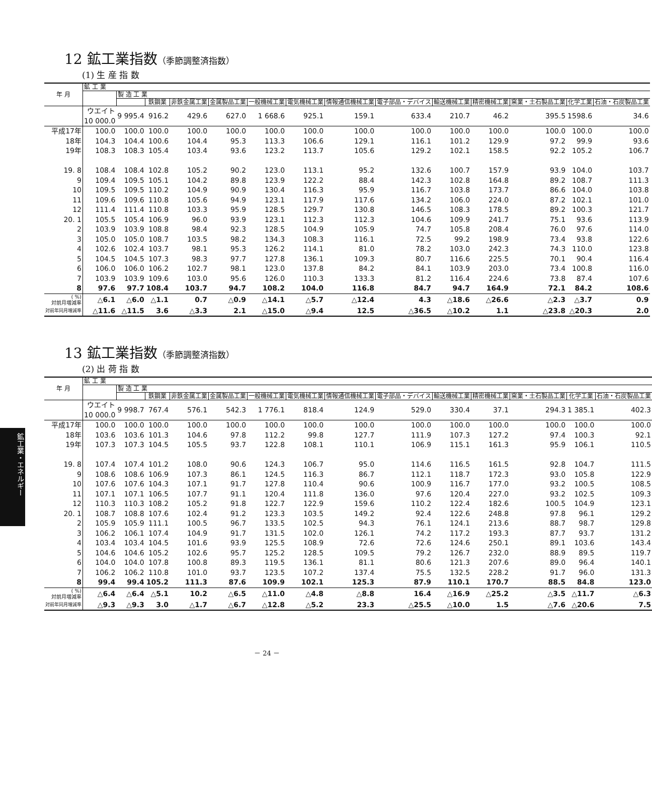鉱工業・エネルギー
12 鉱工業指数（季節調整済指数）
(1) 生 産 指 数
| 年 月 | 鉱 工 業 | | | | | | | | | | | | | |
| --- | --- | --- | --- | --- | --- | --- | --- | --- | --- | --- | --- | --- | --- | --- |
| | | 製 造 工 業 | | | | | | | | | | | | |
| | | | 鉄鋼業 | 非鉄金属工業 | 金属製品工業 | 一般機械工業 | 電気機械工業 | 情報通信機械工業 | 電子部品・デバイス | 輸送機械工業 | 精密機械工業 | 窯業・土石製品工業 | 化学工業 | 石油・石炭製品工業 |
| | ウエイト 10 000.0 | 9 995.4 | 916.2 | 429.6 | 627.0 | 1 668.6 | 925.1 | 159.1 | 633.4 | 210.7 | 46.2 | 395.5 | 1598.6 | 34.6 |
| 平成17年 | 100.0 | 100.0 | 100.0 | 100.0 | 100.0 | 100.0 | 100.0 | 100.0 | 100.0 | 100.0 | 100.0 | 100.0 | 100.0 | 100.0 |
| 18年 | 104.3 | 104.4 | 100.6 | 104.4 | 95.3 | 113.3 | 106.6 | 129.1 | 116.1 | 101.2 | 129.9 | 97.2 | 99.9 | 93.6 |
| 19年 | 108.3 | 108.3 | 105.4 | 103.4 | 93.6 | 123.2 | 113.7 | 105.6 | 129.2 | 102.1 | 158.5 | 92.2 | 105.2 | 106.7 |
| 19. 8 | 108.4 | 108.4 | 102.8 | 105.2 | 90.2 | 123.0 | 113.1 | 95.2 | 132.6 | 100.7 | 157.9 | 93.9 | 104.0 | 103.7 |
| 9 | 109.4 | 109.5 | 105.1 | 104.2 | 89.8 | 123.9 | 122.2 | 88.4 | 142.3 | 102.8 | 164.8 | 89.2 | 108.7 | 111.3 |
| 10 | 109.5 | 109.5 | 110.2 | 104.9 | 90.9 | 130.4 | 116.3 | 95.9 | 116.7 | 103.8 | 173.7 | 86.6 | 104.0 | 103.8 |
| 11 | 109.6 | 109.6 | 110.8 | 105.6 | 94.9 | 123.1 | 117.9 | 117.6 | 134.2 | 106.0 | 224.0 | 87.2 | 102.1 | 101.0 |
| 12 | 111.4 | 111.4 | 110.8 | 103.3 | 95.9 | 128.5 | 129.7 | 130.8 | 146.5 | 108.3 | 178.5 | 89.2 | 100.3 | 121.7 |
| 20. 1 | 105.5 | 105.4 | 106.9 | 96.0 | 93.9 | 123.1 | 112.3 | 112.3 | 104.6 | 109.9 | 241.7 | 75.1 | 93.6 | 113.9 |
| 2 | 103.9 | 103.9 | 108.8 | 98.4 | 92.3 | 128.5 | 104.9 | 105.9 | 74.7 | 105.8 | 208.4 | 76.0 | 97.6 | 114.0 |
| 3 | 105.0 | 105.0 | 108.7 | 103.5 | 98.2 | 134.3 | 108.3 | 116.1 | 72.5 | 99.2 | 198.9 | 73.4 | 93.8 | 122.6 |
| 4 | 102.6 | 102.4 | 103.7 | 98.1 | 95.3 | 126.2 | 114.1 | 81.0 | 78.2 | 103.0 | 242.3 | 74.3 | 110.0 | 123.8 |
| 5 | 104.5 | 104.5 | 107.3 | 98.3 | 97.7 | 127.8 | 136.1 | 109.3 | 80.7 | 116.6 | 225.5 | 70.1 | 90.4 | 116.4 |
| 6 | 106.0 | 106.0 | 106.2 | 102.7 | 98.1 | 123.0 | 137.8 | 84.2 | 84.1 | 103.9 | 203.0 | 73.4 | 100.8 | 116.0 |
| 7 | 103.9 | 103.9 | 109.6 | 103.0 | 95.6 | 126.0 | 110.3 | 133.3 | 81.2 | 116.4 | 224.6 | 73.8 | 87.4 | 107.6 |
| 8 | 97.6 | 97.7 | 108.4 | 103.7 | 94.7 | 108.2 | 104.0 | 116.8 | 84.7 | 94.7 | 164.9 | 72.1 | 84.2 | 108.6 |
| ( %) 対前月増減率 | △6.1 | △6.0 | △1.1 | 0.7 | △0.9 | △14.1 | △5.7 | △12.4 | 4.3 | △18.6 | △26.6 | △2.3 | △3.7 | 0.9 |
| 対前年同月増減率 | △11.6 | △11.5 | 3.6 | △3.3 | 2.1 | △15.0 | △9.4 | 12.5 | △36.5 | △10.2 | 1.1 | △23.8 | △20.3 | 2.0 |
13 鉱工業指数（季節調整済指数）
(2) 出 荷 指 数
| 年 月 | 鉱 工 業 | | | | | | | | | | | | | |
| --- | --- | --- | --- | --- | --- | --- | --- | --- | --- | --- | --- | --- | --- | --- |
| | | 製 造 工 業 | | | | | | | | | | | | |
| | | | 鉄鋼業 | 非鉄金属工業 | 金属製品工業 | 一般機械工業 | 電気機械工業 | 情報通信機械工業 | 電子部品・デバイス | 輸送機械工業 | 精密機械工業 | 窯業・土石製品工業 | 化学工業 | 石油・石炭製品工業 |
| | ウエイト 10 000.0 | 9 998.7 | 767.4 | 576.1 | 542.3 | 1 776.1 | 818.4 | 124.9 | 529.0 | 330.4 | 37.1 | 294.3 | 1 385.1 | 402.3 |
| 平成17年 | 100.0 | 100.0 | 100.0 | 100.0 | 100.0 | 100.0 | 100.0 | 100.0 | 100.0 | 100.0 | 100.0 | 100.0 | 100.0 | 100.0 |
| 18年 | 103.6 | 103.6 | 101.3 | 104.6 | 97.8 | 112.2 | 99.8 | 127.7 | 111.9 | 107.3 | 127.2 | 97.4 | 100.3 | 92.1 |
| 19年 | 107.3 | 107.3 | 104.5 | 105.5 | 93.7 | 122.8 | 108.1 | 110.1 | 106.9 | 115.1 | 161.3 | 95.9 | 106.1 | 110.5 |
| 19. 8 | 107.4 | 107.4 | 101.2 | 108.0 | 90.6 | 124.3 | 106.7 | 95.0 | 114.6 | 116.5 | 161.5 | 92.8 | 104.7 | 111.5 |
| 9 | 108.6 | 108.6 | 106.9 | 107.3 | 86.1 | 124.5 | 116.3 | 86.7 | 112.1 | 118.7 | 172.3 | 93.0 | 105.8 | 122.9 |
| 10 | 107.6 | 107.6 | 104.3 | 107.1 | 91.7 | 127.8 | 110.4 | 90.6 | 100.9 | 116.7 | 177.0 | 93.2 | 100.5 | 108.5 |
| 11 | 107.1 | 107.1 | 106.5 | 107.7 | 91.1 | 120.4 | 111.8 | 136.0 | 97.6 | 120.4 | 227.0 | 93.2 | 102.5 | 109.3 |
| 12 | 110.3 | 110.3 | 108.2 | 105.2 | 91.8 | 122.7 | 122.9 | 159.6 | 110.2 | 122.4 | 182.6 | 100.5 | 104.9 | 123.1 |
| 20. 1 | 108.7 | 108.8 | 107.6 | 102.4 | 91.2 | 123.3 | 103.5 | 149.2 | 92.4 | 122.6 | 248.8 | 97.8 | 96.1 | 129.2 |
| 2 | 105.9 | 105.9 | 111.1 | 100.5 | 96.7 | 133.5 | 102.5 | 94.3 | 76.1 | 124.1 | 213.6 | 88.7 | 98.7 | 129.8 |
| 3 | 106.2 | 106.1 | 107.4 | 104.9 | 91.7 | 131.5 | 102.0 | 126.1 | 74.2 | 117.2 | 193.3 | 87.7 | 93.7 | 131.2 |
| 4 | 103.4 | 103.4 | 104.5 | 101.6 | 93.9 | 125.5 | 108.9 | 72.6 | 72.6 | 124.6 | 250.1 | 89.1 | 103.6 | 143.4 |
| 5 | 104.6 | 104.6 | 105.2 | 102.6 | 95.7 | 125.2 | 128.5 | 109.5 | 79.2 | 126.7 | 232.0 | 88.9 | 89.5 | 119.7 |
| 6 | 104.0 | 104.0 | 107.8 | 100.8 | 89.3 | 119.5 | 136.1 | 81.1 | 80.6 | 121.3 | 207.6 | 89.0 | 96.4 | 140.1 |
| 7 | 106.2 | 106.2 | 110.8 | 101.0 | 93.7 | 123.5 | 107.2 | 137.4 | 75.5 | 132.5 | 228.2 | 91.7 | 96.0 | 131.3 |
| 8 | 99.4 | 99.4 | 105.2 | 111.3 | 87.6 | 109.9 | 102.1 | 125.3 | 87.9 | 110.1 | 170.7 | 88.5 | 84.8 | 123.0 |
| ( %) 対前月増減率 | △6.4 | △6.4 | △5.1 | 10.2 | △6.5 | △11.0 | △4.8 | △8.8 | 16.4 | △16.9 | △25.2 | △3.5 | △11.7 | △6.3 |
| 対前年同月増減率 | △9.3 | △9.3 | 3.0 | △1.7 | △6.7 | △12.8 | △5.2 | 23.3 | △25.5 | △10.0 | 1.5 | △7.6 | △20.6 | 7.5 |
－ 24 －